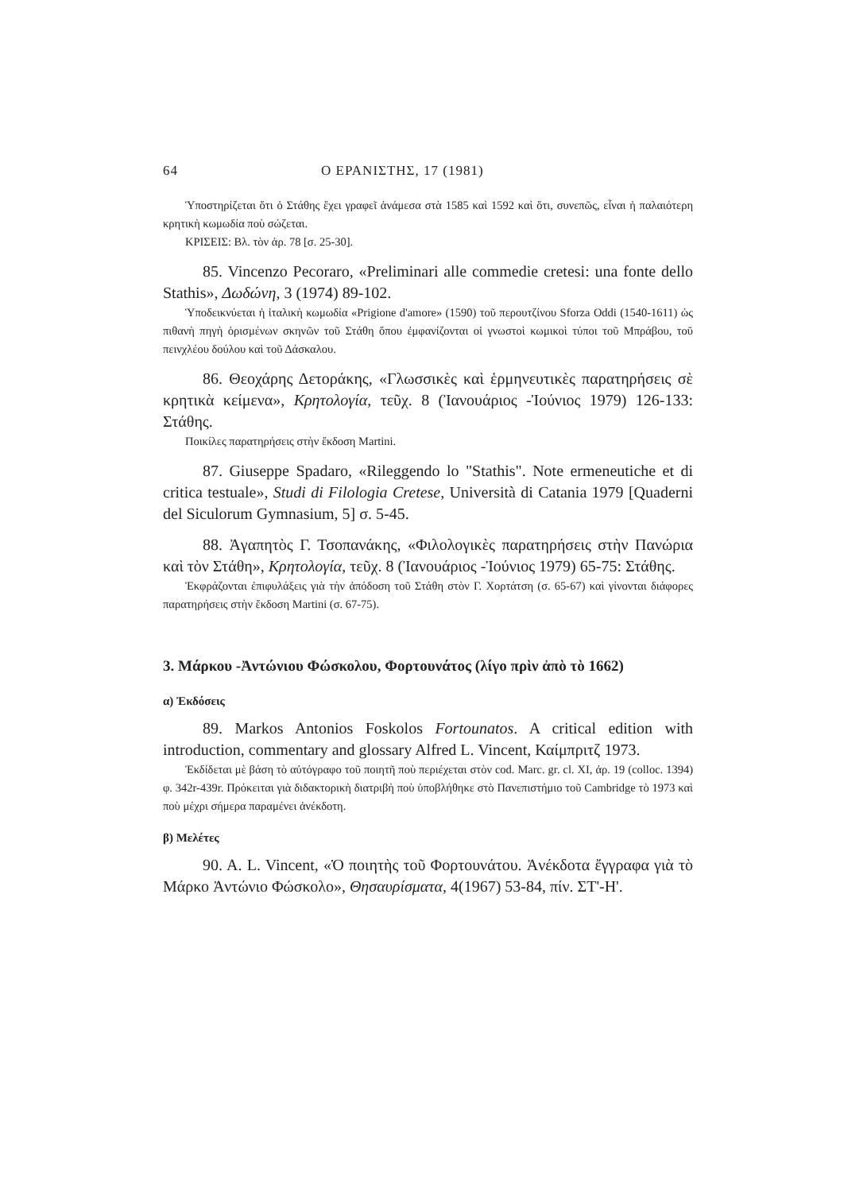64 Ο ΕΡΑΝΙΣΤΗΣ, 17 (1981)
Ὑποστηρίζεται ὅτι ὁ Στάθης ἔχει γραφεῖ ἀνάμεσα στὰ 1585 καὶ 1592 καὶ ὅτι, συνεπῶς, εἶναι ἡ παλαιότερη κρητικὴ κωμωδία ποὺ σώζεται.
ΚΡΙΣΕΙΣ: Βλ. τὸν ἀρ. 78 [σ. 25-30].
85. Vincenzo Pecoraro, «Preliminari alle commedie cretesi: una fonte dello Stathis», Δωδώνη, 3 (1974) 89-102.
Ὑποδεικνύεται ἡ ἰταλικὴ κωμωδία «Prigione d'amore» (1590) τοῦ περουτζίνου Sforza Oddi (1540-1611) ὡς πιθανὴ πηγὴ ὁρισμένων σκηνῶν τοῦ Στάθη ὅπου ἐμφανίζονται οἱ γνωστοὶ κωμικοὶ τύποι τοῦ Μπράβου, τοῦ πεινχλέου δούλου καὶ τοῦ Δάσκαλου.
86. Θεοχάρης Δετοράκης, «Γλωσσικὲς καὶ ἑρμηνευτικὲς παρατηρήσεις σὲ κρητικὰ κείμενα», Κρητολογία, τεῦχ. 8 (Ἰανουάριος -Ἰούνιος 1979) 126-133: Στάθης.
Ποικίλες παρατηρήσεις στὴν ἔκδοση Martini.
87. Giuseppe Spadaro, «Rileggendo lo "Stathis". Note ermeneutiche et di critica testuale», Studi di Filologia Cretese, Università di Catania 1979 [Quaderni del Siculorum Gymnasium, 5] σ. 5-45.
88. Ἀγαπητὸς Γ. Τσοπανάκης, «Φιλολογικὲς παρατηρήσεις στὴν Πανώρια καὶ τὸν Στάθη», Κρητολογία, τεῦχ. 8 (Ἰανουάριος -Ἰούνιος 1979) 65-75: Στάθης.
Ἐκφράζονται ἐπιφυλάξεις γιὰ τὴν ἀπόδοση τοῦ Στάθη στὸν Γ. Χορτάτση (σ. 65-67) καὶ γίνονται διάφορες παρατηρήσεις στὴν ἔκδοση Martini (σ. 67-75).
3. Μάρκου -Ἀντώνιου Φώσκολου, Φορτουνάτος (λίγο πρὶν ἀπὸ τὸ 1662)
α) Ἐκδόσεις
89. Markos Antonios Foskolos Fortounatos. A critical edition with introduction, commentary and glossary Alfred L. Vincent, Καίμπριτζ 1973.
Ἐκδίδεται μὲ βάση τὸ αὐτόγραφο τοῦ ποιητῆ ποὺ περιέχεται στὸν cod. Marc. gr. cl. XI, ἀρ. 19 (colloc. 1394) φ. 342r-439r. Πρόκειται γιὰ διδακτορικὴ διατριβὴ ποὺ ὑποβλήθηκε στὸ Πανεπιστήμιο τοῦ Cambridge τὸ 1973 καὶ ποὺ μέχρι σήμερα παραμένει ἀνέκδοτη.
β) Μελέτες
90. A. L. Vincent, «Ὁ ποιητὴς τοῦ Φορτουνάτου. Ἀνέκδοτα ἔγγραφα γιὰ τὸ Μάρκο Ἀντώνιο Φώσκολο», Θησαυρίσματα, 4(1967) 53-84, πίν. ΣΤ'-Η'.